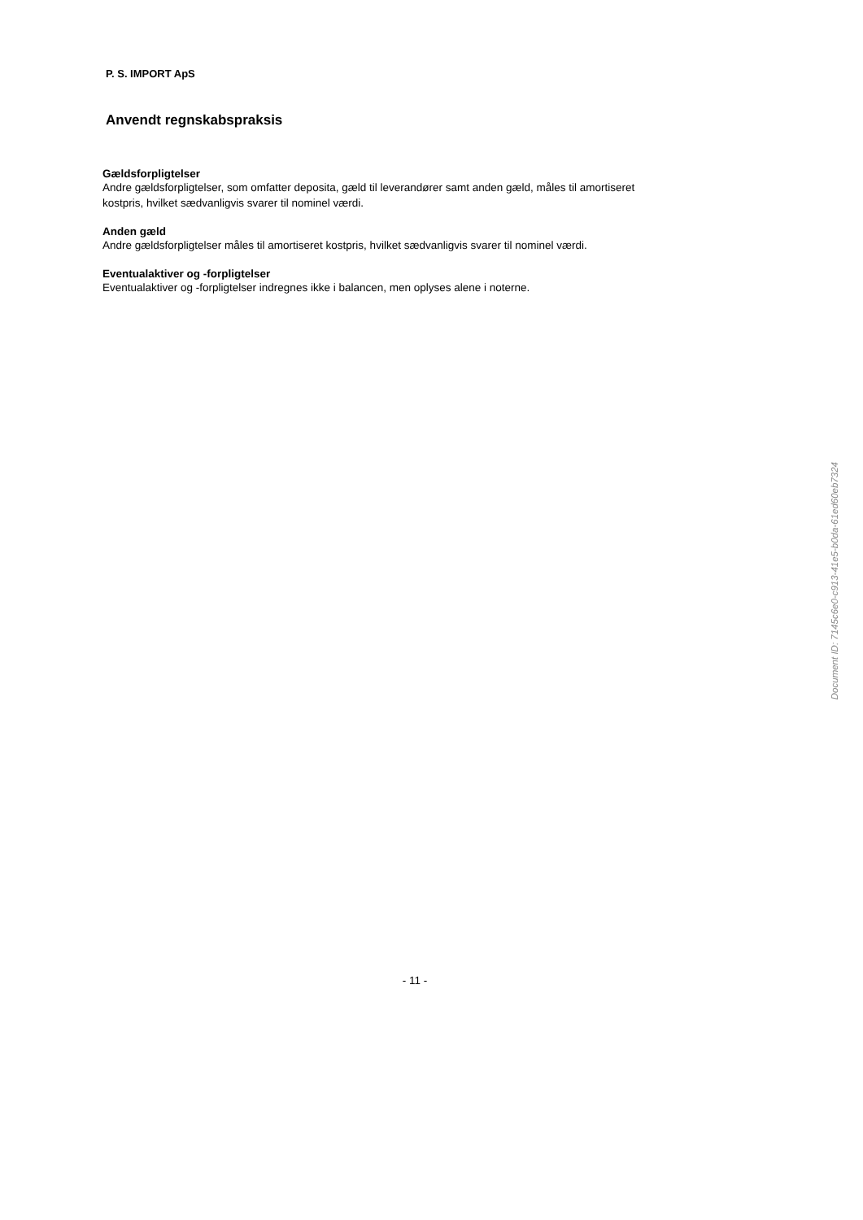P. S. IMPORT ApS
Anvendt regnskabspraksis
Gældsforpligtelser
Andre gældsforpligtelser, som omfatter deposita, gæld til leverandører samt anden gæld, måles til amortiseret
kostpris, hvilket sædvanligvis svarer til nominel værdi.
Anden gæld
Andre gældsforpligtelser måles til amortiseret kostpris, hvilket sædvanligvis svarer til nominel værdi.
Eventualaktiver og -forpligtelser
Eventualaktiver og -forpligtelser indregnes ikke i balancen, men oplyses alene i noterne.
- 11 -
Document ID: 7145c6e0-c913-41e5-b0da-61ed60eb7324